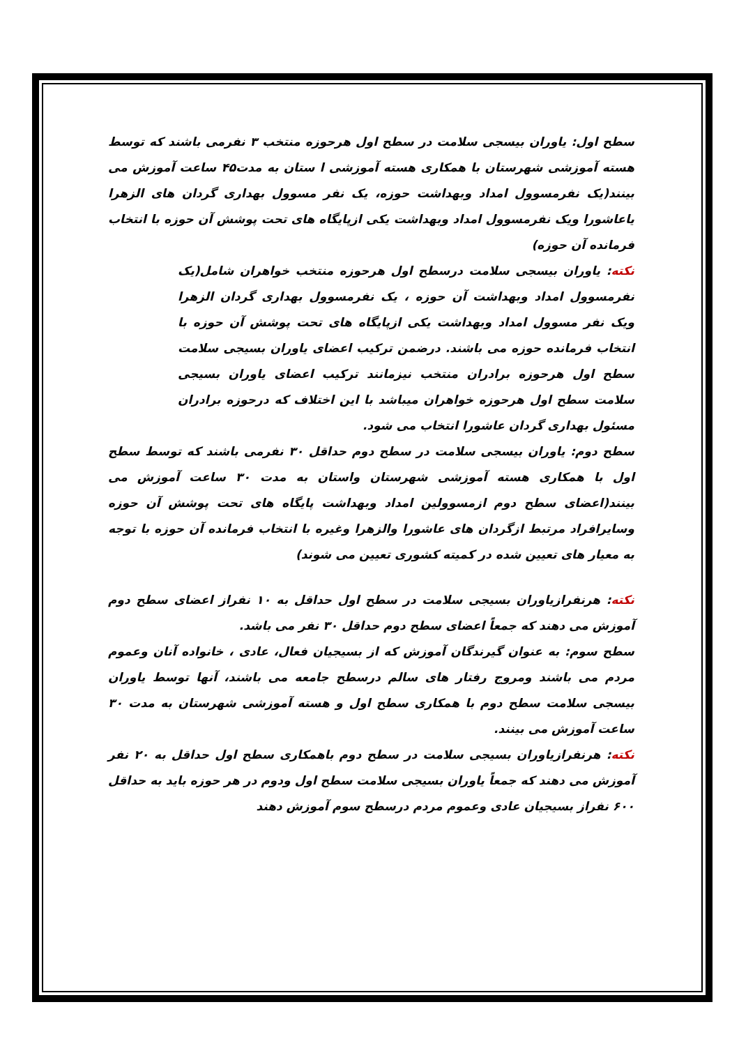سطح اول: یاوران بیسجی سلامت در سطح اول هرحوزه منتخب ۳ نفرمی باشند که توسط هسته آموزشی شهرستان با همکاری هسته آموزشی ا ستان به مدت۴۵ ساعت آموزش می بینند(یک نفرمسوول امداد وبهداشت حوزه، یک نفر مسوول بهداری گردان های الزهرا یاعاشورا ویک نفرمسوول امداد وبهداشت یکی ازپایگاه های تحت پوشش آن حوزه با انتخاب فرمانده آن حوزه)
نکته: یاوران بیسجی سلامت درسطح اول هرحوزه منتخب خواهران شامل(یک نفرمسوول امداد وبهداشت آن حوزه ، یک نفرمسوول بهداری گردان الزهرا ویک نفر مسوول امداد وبهداشت یکی ازپایگاه های تحت پوشش آن حوزه با انتخاب فرمانده حوزه می باشند. درضمن ترکیب اعضای یاوران بسیجی سلامت سطح اول هرحوزه برادران منتخب نیزمانند ترکیب اعضای یاوران بسیجی سلامت سطح اول هرحوزه خواهران میباشد با این اختلاف که درحوزه برادران مسئول بهداری گردان عاشورا انتخاب می شود.
سطح دوم: یاوران بیسجی سلامت در سطح دوم حداقل ۳۰ نفرمی باشند که توسط سطح اول با همکاری هسته آموزشی شهرستان واستان به مدت ۳۰ ساعت آموزش می بینند(اعضای سطح دوم ازمسوولین امداد وبهداشت پایگاه های تحت پوشش آن حوزه وسایرافراد مرتبط ازگردان های عاشورا والزهرا وغیره با انتخاب فرمانده آن حوزه با توجه به معیار های تعیین شده در کمیته کشوری تعیین می شوند)
نکته: هرنفرازیاوران بسیجی سلامت در سطح اول حداقل به ۱۰ نفراز اعضای سطح دوم آموزش می دهند که جمعاً اعضای سطح دوم حداقل ۳۰ نفر می باشد.
سطح سوم: به عنوان گیرندگان آموزش که از بسیجیان فعال، عادی ، خانواده آنان وعموم مردم می باشند ومروج رفتار های سالم درسطح جامعه می باشند، آنها توسط یاوران بیسجی سلامت سطح دوم با همکاری سطح اول و هسته آموزشی شهرستان به مدت ۳۰ ساعت آموزش می بینند.
نکته: هرنفرازیاوران بسیجی سلامت در سطح دوم باهمکاری سطح اول حداقل به ۲۰ نفر آموزش می دهند که جمعاً یاوران بسیجی سلامت سطح اول ودوم در هر حوزه باید به حداقل ۶۰۰ نفراز بسیجیان عادی وعموم مردم درسطح سوم آموزش دهند